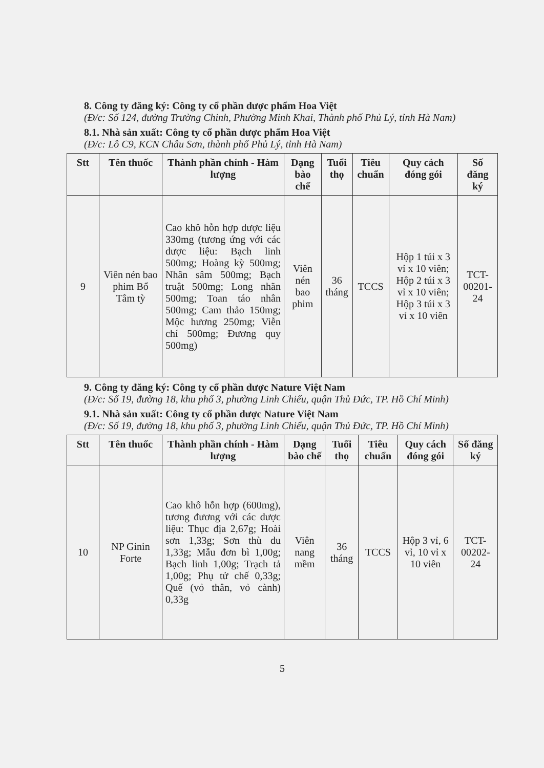8. Công ty đăng ký: Công ty cổ phần dược phẩm Hoa Việt
(Đ/c: Số 124, đường Trường Chinh, Phường Minh Khai, Thành phố Phủ Lý, tỉnh Hà Nam)
8.1. Nhà sản xuất: Công ty cổ phần dược phẩm Hoa Việt
(Đ/c: Lô C9, KCN Châu Sơn, thành phố Phủ Lý, tỉnh Hà Nam)
| Stt | Tên thuốc | Thành phần chính - Hàm lượng | Dạng bào chế | Tuổi thọ | Tiêu chuẩn | Quy cách đóng gói | Số đăng ký |
| --- | --- | --- | --- | --- | --- | --- | --- |
| 9 | Viên nén bao phim Bổ Tâm tỳ | Cao khô hỗn hợp dược liệu 330mg (tương ứng với các dược liệu: Bạch linh 500mg; Hoàng kỳ 500mg; Nhân sâm 500mg; Bạch truật 500mg; Long nhãn 500mg; Toan táo nhân 500mg; Cam thảo 150mg; Mộc hương 250mg; Viễn chí 500mg; Đương quy 500mg) | Viên nén bao phim | 36 tháng | TCCS | Hộp 1 túi x 3 vỉ x 10 viên; Hộp 2 túi x 3 vỉ x 10 viên; Hộp 3 túi x 3 vỉ x 10 viên | TCT-00201-24 |
9. Công ty đăng ký: Công ty cổ phần dược Nature Việt Nam
(Đ/c: Số 19, đường 18, khu phố 3, phường Linh Chiểu, quận Thủ Đức, TP. Hồ Chí Minh)
9.1. Nhà sản xuất: Công ty cổ phần dược Nature Việt Nam
(Đ/c: Số 19, đường 18, khu phố 3, phường Linh Chiểu, quận Thủ Đức, TP. Hồ Chí Minh)
| Stt | Tên thuốc | Thành phần chính - Hàm lượng | Dạng bào chế | Tuổi thọ | Tiêu chuẩn | Quy cách đóng gói | Số đăng ký |
| --- | --- | --- | --- | --- | --- | --- | --- |
| 10 | NP Ginin Forte | Cao khô hỗn hợp (600mg), tương đương với các dược liệu: Thục địa 2,67g; Hoài sơn 1,33g; Sơn thù du 1,33g; Mẫu đơn bì 1,00g; Bạch linh 1,00g; Trạch tả 1,00g; Phụ tử chế 0,33g; Quế (vỏ thân, vỏ cành) 0,33g | Viên nang mềm | 36 tháng | TCCS | Hộp 3 vỉ, 6 vỉ, 10 vỉ x 10 viên | TCT-00202-24 |
5